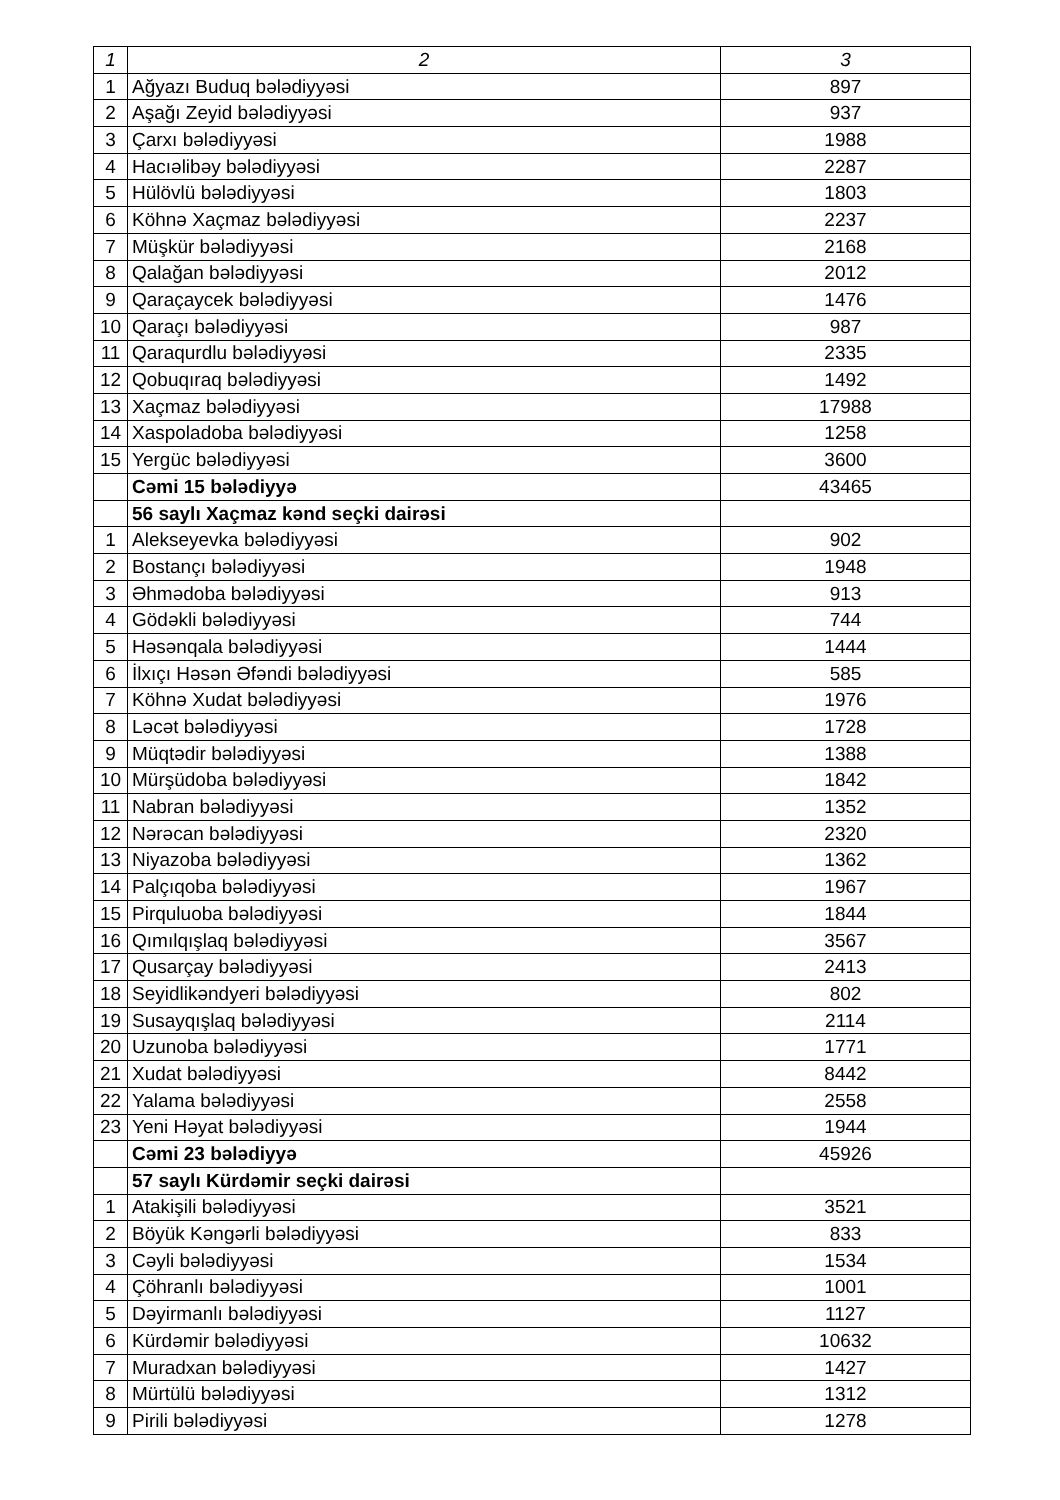| 1 | 2 | 3 |
| --- | --- | --- |
| 1 | Ağyazı Buduq bələdiyyəsi | 897 |
| 2 | Aşağı Zeyid bələdiyyəsi | 937 |
| 3 | Çarxı bələdiyyəsi | 1988 |
| 4 | Hacıəlibəy bələdiyyəsi | 2287 |
| 5 | Hülövlü bələdiyyəsi | 1803 |
| 6 | Köhnə Xaçmaz bələdiyyəsi | 2237 |
| 7 | Müşkür bələdiyyəsi | 2168 |
| 8 | Qalağan bələdiyyəsi | 2012 |
| 9 | Qaraçaycek bələdiyyəsi | 1476 |
| 10 | Qaraçı bələdiyyəsi | 987 |
| 11 | Qaraqurdlu bələdiyyəsi | 2335 |
| 12 | Qobuqıraq bələdiyyəsi | 1492 |
| 13 | Xaçmaz bələdiyyəsi | 17988 |
| 14 | Xaspoladoba bələdiyyəsi | 1258 |
| 15 | Yergüc bələdiyyəsi | 3600 |
| | Cəmi 15 bələdiyyə | 43465 |
| | 56 saylı Xaçmaz kənd seçki dairəsi | |
| 1 | Alekseyevka bələdiyyəsi | 902 |
| 2 | Bostançı bələdiyyəsi | 1948 |
| 3 | Əhmədoba bələdiyyəsi | 913 |
| 4 | Gödəkli bələdiyyəsi | 744 |
| 5 | Həsənqala bələdiyyəsi | 1444 |
| 6 | İlxıçı Həsən Əfəndi bələdiyyəsi | 585 |
| 7 | Köhnə Xudat bələdiyyəsi | 1976 |
| 8 | Ləcət bələdiyyəsi | 1728 |
| 9 | Müqtədir bələdiyyəsi | 1388 |
| 10 | Mürşüdoba bələdiyyəsi | 1842 |
| 11 | Nabran bələdiyyəsi | 1352 |
| 12 | Nərəcan bələdiyyəsi | 2320 |
| 13 | Niyazoba bələdiyyəsi | 1362 |
| 14 | Palçıqoba bələdiyyəsi | 1967 |
| 15 | Pirquluoba bələdiyyəsi | 1844 |
| 16 | Qımılqışlaq bələdiyyəsi | 3567 |
| 17 | Qusarçay bələdiyyəsi | 2413 |
| 18 | Seyidlikəndyeri bələdiyyəsi | 802 |
| 19 | Susayqışlaq bələdiyyəsi | 2114 |
| 20 | Uzunoba bələdiyyəsi | 1771 |
| 21 | Xudat bələdiyyəsi | 8442 |
| 22 | Yalama bələdiyyəsi | 2558 |
| 23 | Yeni Həyat bələdiyyəsi | 1944 |
| | Cəmi 23 bələdiyyə | 45926 |
| | 57 saylı Kürdəmir seçki dairəsi | |
| 1 | Atakişili bələdiyyəsi | 3521 |
| 2 | Böyük Kəngərli bələdiyyəsi | 833 |
| 3 | Cəyli bələdiyyəsi | 1534 |
| 4 | Çöhranlı bələdiyyəsi | 1001 |
| 5 | Dəyirmanlı bələdiyyəsi | 1127 |
| 6 | Kürdəmir bələdiyyəsi | 10632 |
| 7 | Muradxan bələdiyyəsi | 1427 |
| 8 | Mürtülü bələdiyyəsi | 1312 |
| 9 | Pirili bələdiyyəsi | 1278 |